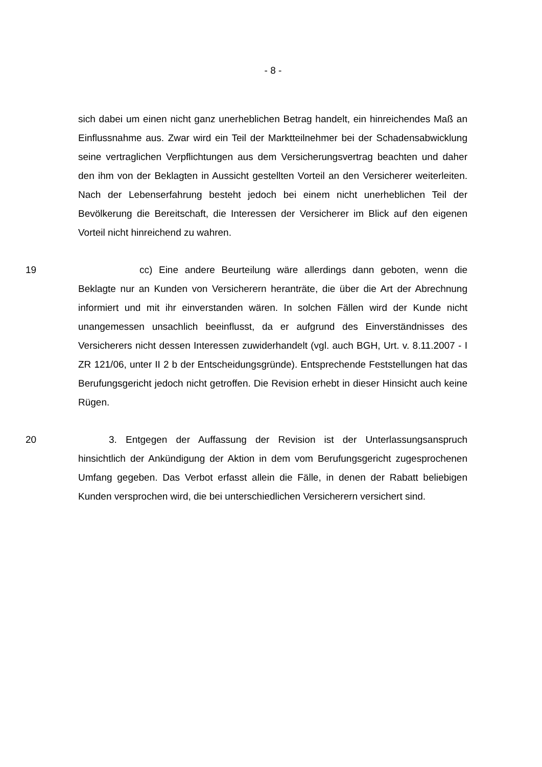- 8 -
sich dabei um einen nicht ganz unerheblichen Betrag handelt, ein hinreichendes Maß an Einflussnahme aus. Zwar wird ein Teil der Marktteilnehmer bei der Schadensabwicklung seine vertraglichen Verpflichtungen aus dem Versicherungsvertrag beachten und daher den ihm von der Beklagten in Aussicht gestellten Vorteil an den Versicherer weiterleiten. Nach der Lebenserfahrung besteht jedoch bei einem nicht unerheblichen Teil der Bevölkerung die Bereitschaft, die Interessen der Versicherer im Blick auf den eigenen Vorteil nicht hinreichend zu wahren.
19 cc) Eine andere Beurteilung wäre allerdings dann geboten, wenn die Beklagte nur an Kunden von Versicherern heranträte, die über die Art der Abrechnung informiert und mit ihr einverstanden wären. In solchen Fällen wird der Kunde nicht unangemessen unsachlich beeinflusst, da er aufgrund des Einverständnisses des Versicherers nicht dessen Interessen zuwiderhandelt (vgl. auch BGH, Urt. v. 8.11.2007 - I ZR 121/06, unter II 2 b der Entscheidungsgründe). Entsprechende Feststellungen hat das Berufungsgericht jedoch nicht getroffen. Die Revision erhebt in dieser Hinsicht auch keine Rügen.
20 3. Entgegen der Auffassung der Revision ist der Unterlassungsanspruch hinsichtlich der Ankündigung der Aktion in dem vom Berufungsgericht zugesprochenen Umfang gegeben. Das Verbot erfasst allein die Fälle, in denen der Rabatt beliebigen Kunden versprochen wird, die bei unterschiedlichen Versicherern versichert sind.